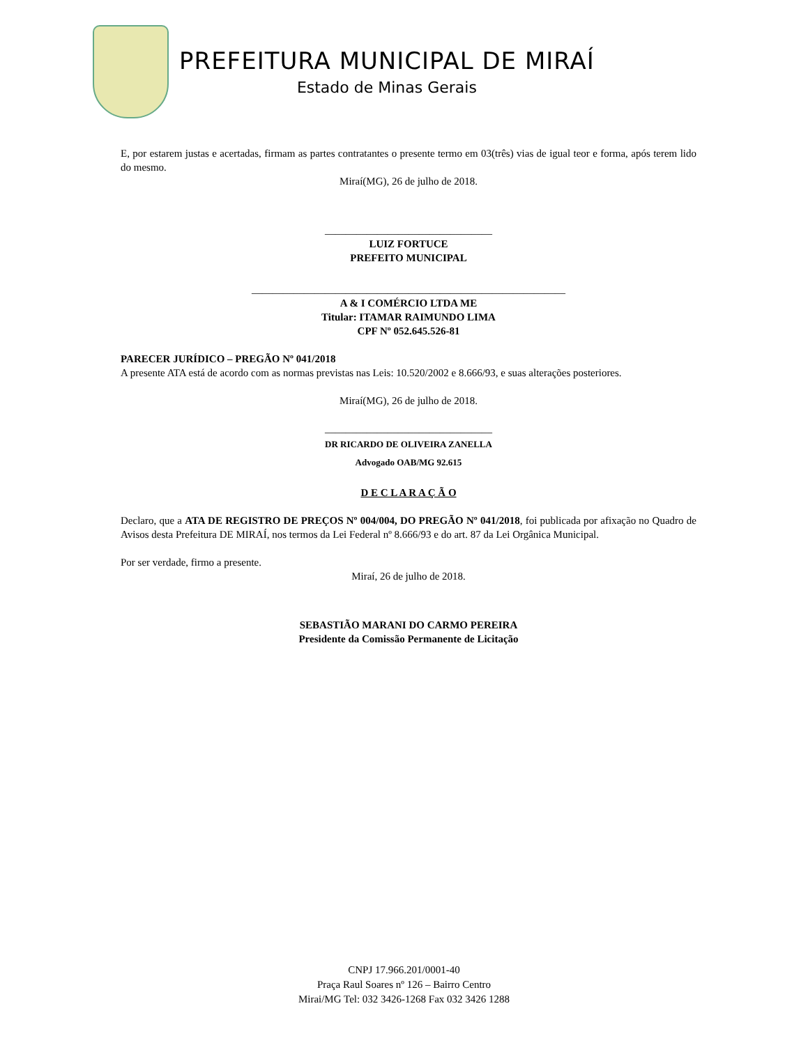PREFEITURA MUNICIPAL DE MIRAÍ
Estado de Minas Gerais
E, por estarem justas e acertadas, firmam as partes contratantes o presente termo em 03(três) vias de igual teor e forma, após terem lido do mesmo.
Miraí(MG), 26 de julho de 2018.
________________________________
LUIZ FORTUCE
PREFEITO MUNICIPAL
____________________________________________________________
A & I COMÉRCIO LTDA ME
Titular: ITAMAR RAIMUNDO LIMA
CPF Nº 052.645.526-81
PARECER JURÍDICO – PREGÃO Nº 041/2018
A presente ATA está de acordo com as normas previstas nas Leis: 10.520/2002 e 8.666/93, e suas alterações posteriores.
Miraí(MG), 26 de julho de 2018.
________________________________
DR RICARDO DE OLIVEIRA ZANELLA
Advogado OAB/MG 92.615
D E C L A R A Ç Ã O
Declaro, que a ATA DE REGISTRO DE PREÇOS Nº 004/004, DO PREGÃO Nº 041/2018, foi publicada por afixação no Quadro de Avisos desta Prefeitura DE MIRAÍ, nos termos da Lei Federal nº 8.666/93 e do art. 87 da Lei Orgânica Municipal.
Por ser verdade, firmo a presente.
Miraí, 26 de julho de 2018.
SEBASTIÃO MARANI DO CARMO PEREIRA
Presidente da Comissão Permanente de Licitação
CNPJ 17.966.201/0001-40
Praça Raul Soares nº 126 – Bairro Centro
Mirai/MG Tel: 032 3426-1268 Fax 032 3426 1288